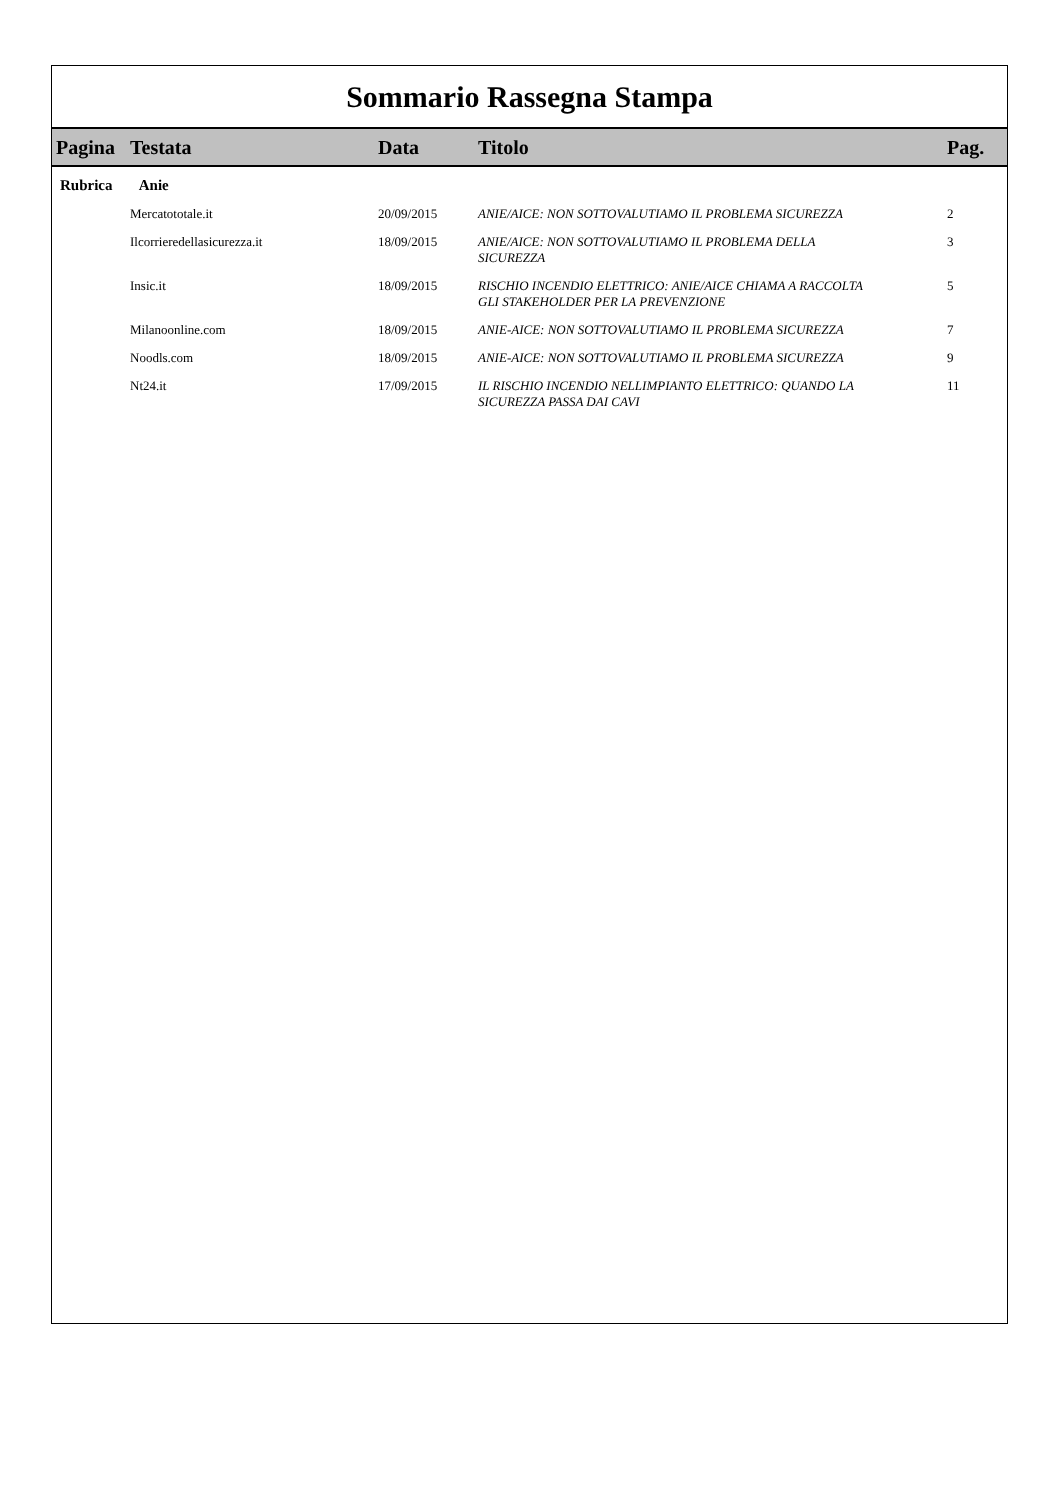Sommario Rassegna Stampa
| Pagina | Testata | Data | Titolo | Pag. |
| --- | --- | --- | --- | --- |
| Rubrica Anie | | | | |
| | Mercatototale.it | 20/09/2015 | ANIE/AICE: NON SOTTOVALUTIAMO IL PROBLEMA SICUREZZA | 2 |
| | Ilcorrieredellasicurezza.it | 18/09/2015 | ANIE/AICE: NON SOTTOVALUTIAMO IL PROBLEMA DELLA SICUREZZA | 3 |
| | Insic.it | 18/09/2015 | RISCHIO INCENDIO ELETTRICO: ANIE/AICE CHIAMA A RACCOLTA GLI STAKEHOLDER PER LA PREVENZIONE | 5 |
| | Milanoonline.com | 18/09/2015 | ANIE-AICE: NON SOTTOVALUTIAMO IL PROBLEMA SICUREZZA | 7 |
| | Noodls.com | 18/09/2015 | ANIE-AICE: NON SOTTOVALUTIAMO IL PROBLEMA SICUREZZA | 9 |
| | Nt24.it | 17/09/2015 | IL RISCHIO INCENDIO NELLIMPIANTO ELETTRICO: QUANDO LA SICUREZZA PASSA DAI CAVI | 11 |